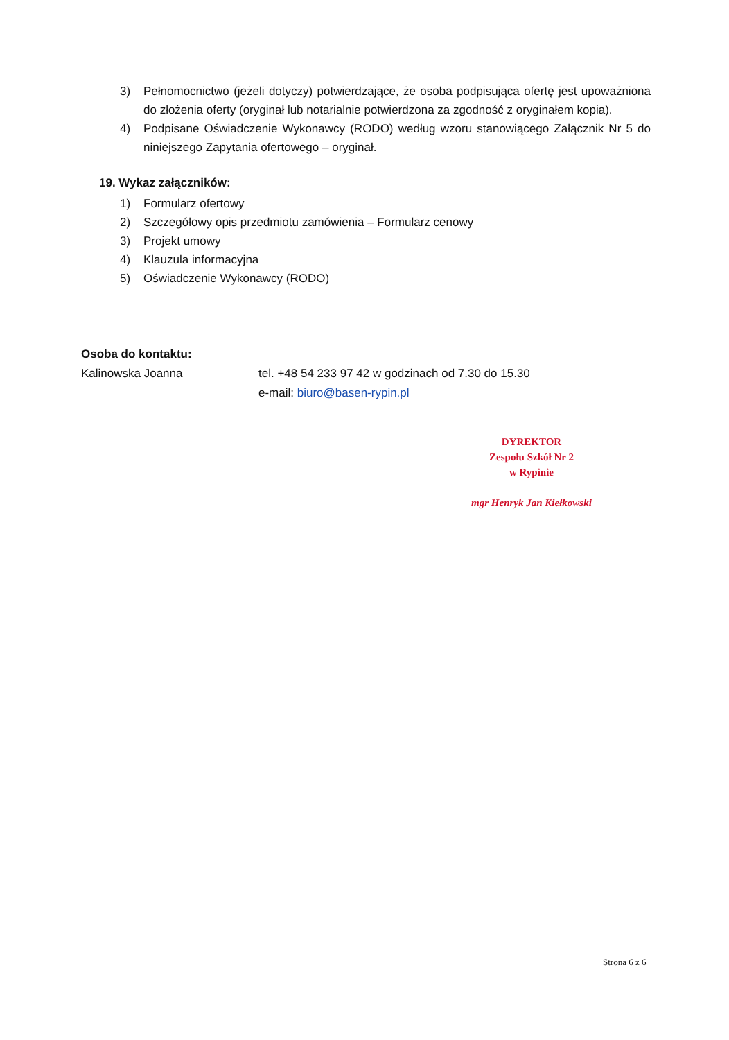3) Pełnomocnictwo (jeżeli dotyczy) potwierdzające, że osoba podpisująca ofertę jest upoważniona do złożenia oferty (oryginał lub notarialnie potwierdzona za zgodność z oryginałem kopia).
4) Podpisane Oświadczenie Wykonawcy (RODO) według wzoru stanowiącego Załącznik Nr 5 do niniejszego Zapytania ofertowego – oryginał.
19. Wykaz załączników:
1) Formularz ofertowy
2) Szczegółowy opis przedmiotu zamówienia – Formularz cenowy
3) Projekt umowy
4) Klauzula informacyjna
5) Oświadczenie Wykonawcy (RODO)
Osoba do kontaktu:
Kalinowska Joanna tel. +48 54 233 97 42 w godzinach od 7.30 do 15.30
e-mail: biuro@basen-rypin.pl
DYREKTOR
Zespołu Szkół Nr 2
w Rypinie
mgr Henryk Jan Kiełkowski
Strona 6 z 6